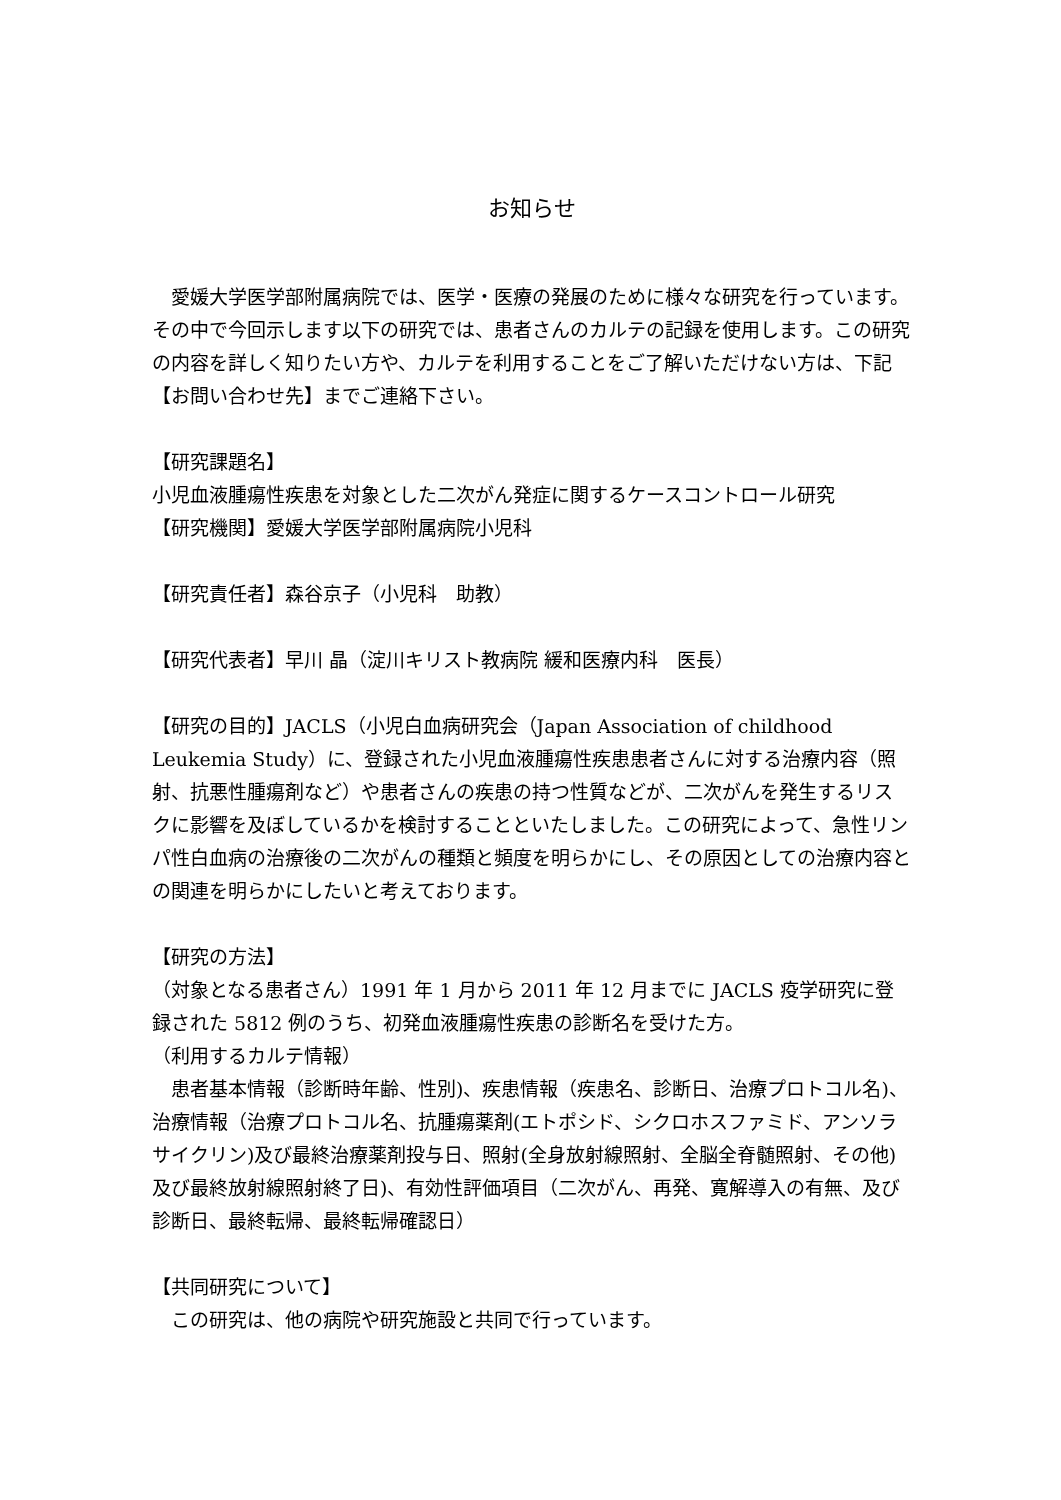お知らせ
　愛媛大学医学部附属病院では、医学・医療の発展のために様々な研究を行っています。その中で今回示します以下の研究では、患者さんのカルテの記録を使用します。この研究の内容を詳しく知りたい方や、カルテを利用することをご了解いただけない方は、下記【お問い合わせ先】までご連絡下さい。
【研究課題名】
小児血液腫瘍性疾患を対象とした二次がん発症に関するケースコントロール研究
【研究機関】愛媛大学医学部附属病院小児科
【研究責任者】森谷京子（小児科　助教）
【研究代表者】早川 晶（淀川キリスト教病院 緩和医療内科　医長）
【研究の目的】JACLS（小児白血病研究会（Japan Association of childhood Leukemia Study）に、登録された小児血液腫瘍性疾患患者さんに対する治療内容（照射、抗悪性腫瘍剤など）や患者さんの疾患の持つ性質などが、二次がんを発生するリスクに影響を及ぼしているかを検討することといたしました。この研究によって、急性リンパ性白血病の治療後の二次がんの種類と頻度を明らかにし、その原因としての治療内容との関連を明らかにしたいと考えております。
【研究の方法】
（対象となる患者さん）1991 年 1 月から 2011 年 12 月までに JACLS 疫学研究に登録された 5812 例のうち、初発血液腫瘍性疾患の診断名を受けた方。
（利用するカルテ情報）
　患者基本情報（診断時年齢、性別)、疾患情報（疾患名、診断日、治療プロトコル名)、治療情報（治療プロトコル名、抗腫瘍薬剤(エトポシド、シクロホスファミド、アンソラサイクリン)及び最終治療薬剤投与日、照射(全身放射線照射、全脳全脊髄照射、その他)及び最終放射線照射終了日)、有効性評価項目（二次がん、再発、寛解導入の有無、及び診断日、最終転帰、最終転帰確認日）
【共同研究について】
　この研究は、他の病院や研究施設と共同で行っています。